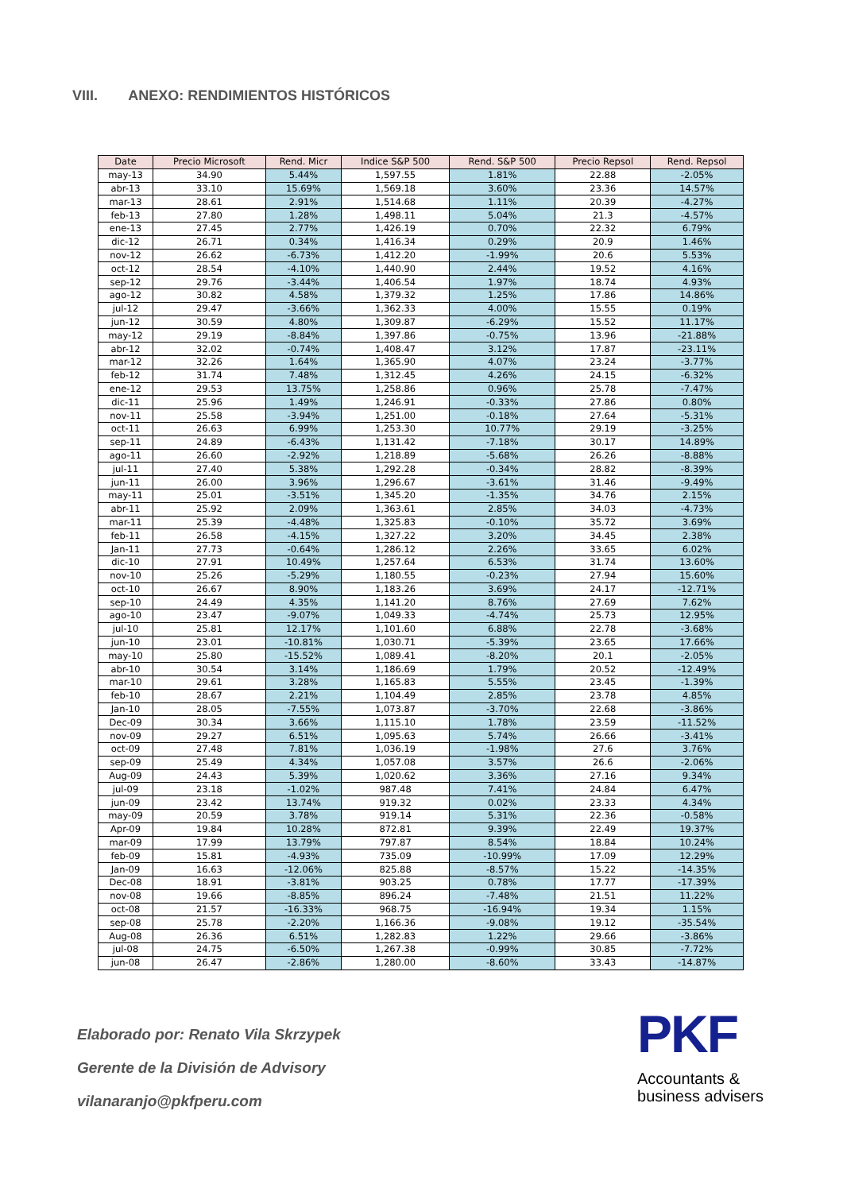VIII. ANEXO: RENDIMIENTOS HISTÓRICOS
| Date | Precio Microsoft | Rend. Micr | Indice S&P 500 | Rend. S&P 500 | Precio Repsol | Rend. Repsol |
| --- | --- | --- | --- | --- | --- | --- |
| may-13 | 34.90 | 5.44% | 1,597.55 | 1.81% | 22.88 | -2.05% |
| abr-13 | 33.10 | 15.69% | 1,569.18 | 3.60% | 23.36 | 14.57% |
| mar-13 | 28.61 | 2.91% | 1,514.68 | 1.11% | 20.39 | -4.27% |
| feb-13 | 27.80 | 1.28% | 1,498.11 | 5.04% | 21.3 | -4.57% |
| ene-13 | 27.45 | 2.77% | 1,426.19 | 0.70% | 22.32 | 6.79% |
| dic-12 | 26.71 | 0.34% | 1,416.34 | 0.29% | 20.9 | 1.46% |
| nov-12 | 26.62 | -6.73% | 1,412.20 | -1.99% | 20.6 | 5.53% |
| oct-12 | 28.54 | -4.10% | 1,440.90 | 2.44% | 19.52 | 4.16% |
| sep-12 | 29.76 | -3.44% | 1,406.54 | 1.97% | 18.74 | 4.93% |
| ago-12 | 30.82 | 4.58% | 1,379.32 | 1.25% | 17.86 | 14.86% |
| jul-12 | 29.47 | -3.66% | 1,362.33 | 4.00% | 15.55 | 0.19% |
| jun-12 | 30.59 | 4.80% | 1,309.87 | -6.29% | 15.52 | 11.17% |
| may-12 | 29.19 | -8.84% | 1,397.86 | -0.75% | 13.96 | -21.88% |
| abr-12 | 32.02 | -0.74% | 1,408.47 | 3.12% | 17.87 | -23.11% |
| mar-12 | 32.26 | 1.64% | 1,365.90 | 4.07% | 23.24 | -3.77% |
| feb-12 | 31.74 | 7.48% | 1,312.45 | 4.26% | 24.15 | -6.32% |
| ene-12 | 29.53 | 13.75% | 1,258.86 | 0.96% | 25.78 | -7.47% |
| dic-11 | 25.96 | 1.49% | 1,246.91 | -0.33% | 27.86 | 0.80% |
| nov-11 | 25.58 | -3.94% | 1,251.00 | -0.18% | 27.64 | -5.31% |
| oct-11 | 26.63 | 6.99% | 1,253.30 | 10.77% | 29.19 | -3.25% |
| sep-11 | 24.89 | -6.43% | 1,131.42 | -7.18% | 30.17 | 14.89% |
| ago-11 | 26.60 | -2.92% | 1,218.89 | -5.68% | 26.26 | -8.88% |
| jul-11 | 27.40 | 5.38% | 1,292.28 | -0.34% | 28.82 | -8.39% |
| jun-11 | 26.00 | 3.96% | 1,296.67 | -3.61% | 31.46 | -9.49% |
| may-11 | 25.01 | -3.51% | 1,345.20 | -1.35% | 34.76 | 2.15% |
| abr-11 | 25.92 | 2.09% | 1,363.61 | 2.85% | 34.03 | -4.73% |
| mar-11 | 25.39 | -4.48% | 1,325.83 | -0.10% | 35.72 | 3.69% |
| feb-11 | 26.58 | -4.15% | 1,327.22 | 3.20% | 34.45 | 2.38% |
| Jan-11 | 27.73 | -0.64% | 1,286.12 | 2.26% | 33.65 | 6.02% |
| dic-10 | 27.91 | 10.49% | 1,257.64 | 6.53% | 31.74 | 13.60% |
| nov-10 | 25.26 | -5.29% | 1,180.55 | -0.23% | 27.94 | 15.60% |
| oct-10 | 26.67 | 8.90% | 1,183.26 | 3.69% | 24.17 | -12.71% |
| sep-10 | 24.49 | 4.35% | 1,141.20 | 8.76% | 27.69 | 7.62% |
| ago-10 | 23.47 | -9.07% | 1,049.33 | -4.74% | 25.73 | 12.95% |
| jul-10 | 25.81 | 12.17% | 1,101.60 | 6.88% | 22.78 | -3.68% |
| jun-10 | 23.01 | -10.81% | 1,030.71 | -5.39% | 23.65 | 17.66% |
| may-10 | 25.80 | -15.52% | 1,089.41 | -8.20% | 20.1 | -2.05% |
| abr-10 | 30.54 | 3.14% | 1,186.69 | 1.79% | 20.52 | -12.49% |
| mar-10 | 29.61 | 3.28% | 1,165.83 | 5.55% | 23.45 | -1.39% |
| feb-10 | 28.67 | 2.21% | 1,104.49 | 2.85% | 23.78 | 4.85% |
| Jan-10 | 28.05 | -7.55% | 1,073.87 | -3.70% | 22.68 | -3.86% |
| Dec-09 | 30.34 | 3.66% | 1,115.10 | 1.78% | 23.59 | -11.52% |
| nov-09 | 29.27 | 6.51% | 1,095.63 | 5.74% | 26.66 | -3.41% |
| oct-09 | 27.48 | 7.81% | 1,036.19 | -1.98% | 27.6 | 3.76% |
| sep-09 | 25.49 | 4.34% | 1,057.08 | 3.57% | 26.6 | -2.06% |
| Aug-09 | 24.43 | 5.39% | 1,020.62 | 3.36% | 27.16 | 9.34% |
| jul-09 | 23.18 | -1.02% | 987.48 | 7.41% | 24.84 | 6.47% |
| jun-09 | 23.42 | 13.74% | 919.32 | 0.02% | 23.33 | 4.34% |
| may-09 | 20.59 | 3.78% | 919.14 | 5.31% | 22.36 | -0.58% |
| Apr-09 | 19.84 | 10.28% | 872.81 | 9.39% | 22.49 | 19.37% |
| mar-09 | 17.99 | 13.79% | 797.87 | 8.54% | 18.84 | 10.24% |
| feb-09 | 15.81 | -4.93% | 735.09 | -10.99% | 17.09 | 12.29% |
| Jan-09 | 16.63 | -12.06% | 825.88 | -8.57% | 15.22 | -14.35% |
| Dec-08 | 18.91 | -3.81% | 903.25 | 0.78% | 17.77 | -17.39% |
| nov-08 | 19.66 | -8.85% | 896.24 | -7.48% | 21.51 | 11.22% |
| oct-08 | 21.57 | -16.33% | 968.75 | -16.94% | 19.34 | 1.15% |
| sep-08 | 25.78 | -2.20% | 1,166.36 | -9.08% | 19.12 | -35.54% |
| Aug-08 | 26.36 | 6.51% | 1,282.83 | 1.22% | 29.66 | -3.86% |
| jul-08 | 24.75 | -6.50% | 1,267.38 | -0.99% | 30.85 | -7.72% |
| jun-08 | 26.47 | -2.86% | 1,280.00 | -8.60% | 33.43 | -14.87% |
Elaborado por: Renato Vila Skrzypek
Gerente de la División de Advisory
vilanaranjo@pkfperu.com
PKF
Accountants &
business advisers